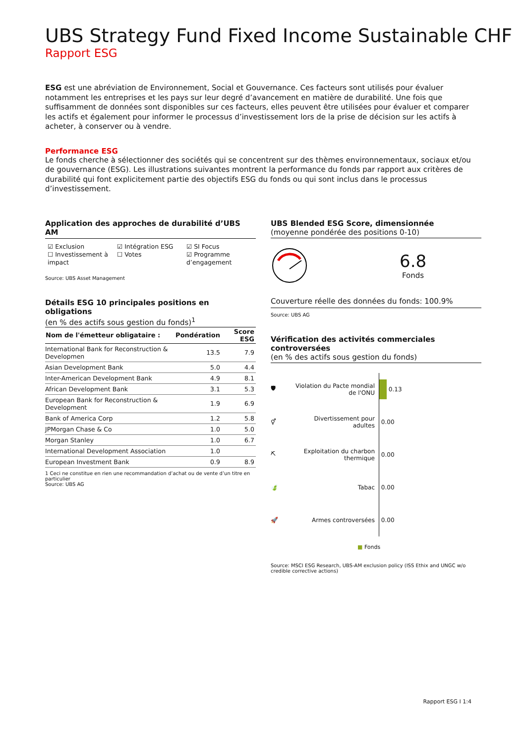UBS Strategy Fund Fixed Income Sustainable CHF
Rapport ESG
ESG est une abréviation de Environnement, Social et Gouvernance. Ces facteurs sont utilisés pour évaluer notamment les entreprises et les pays sur leur degré d’avancement en matière de durabilité. Une fois que suffisamment de données sont disponibles sur ces facteurs, elles peuvent être utilisées pour évaluer et comparer les actifs et également pour informer le processus d’investissement lors de la prise de décision sur les actifs à acheter, à conserver ou à vendre.
Performance ESG
Le fonds cherche à sélectionner des sociétés qui se concentrent sur des thèmes environnementaux, sociaux et/ou de gouvernance (ESG). Les illustrations suivantes montrent la performance du fonds par rapport aux critères de durabilité qui font explicitement partie des objectifs ESG du fonds ou qui sont inclus dans le processus d’investissement.
Application des approches de durabilité d’UBS AM
☑ Exclusion
☑ Intégration ESG
☑ SI Focus
☐ Investissement à impact
☐ Votes
☑ Programme d’engagement
Source: UBS Asset Management
Détails ESG 10 principales positions en obligations
(en % des actifs sous gestion du fonds)<sup>1</sup>
| Nom de l'émetteur obligataire : | Pondération | Score ESG |
| --- | --- | --- |
| International Bank for Reconstruction & Developmen | 13.5 | 7.9 |
| Asian Development Bank | 5.0 | 4.4 |
| Inter-American Development Bank | 4.9 | 8.1 |
| African Development Bank | 3.1 | 5.3 |
| European Bank for Reconstruction & Development | 1.9 | 6.9 |
| Bank of America Corp | 1.2 | 5.8 |
| JPMorgan Chase & Co | 1.0 | 5.0 |
| Morgan Stanley | 1.0 | 6.7 |
| International Development Association | 1.0 | |
| European Investment Bank | 0.9 | 8.9 |
1 Ceci ne constitue en rien une recommandation d’achat ou de vente d’un titre en particulier
Source: UBS AG
UBS Blended ESG Score, dimensionnée
(moyenne pondérée des positions 0-10)
6.8
Fonds
Couverture réelle des données du fonds: 100.9%
Source: UBS AG
Vérification des activités commerciales controversées
(en % des actifs sous gestion du fonds)
🛡
Violation du Pacte mondial de l'ONU
0.13
⚥
Divertissement pour adultes
0.00
⛏
Exploitation du charbon thermique
0.00
🍃
Tabac
0.00
🚀
Armes controversées
0.00
■ Fonds
Source: MSCI ESG Research, UBS-AM exclusion policy (ISS Ethix and UNGC w/o credible corrective actions)
Rapport ESG I 1:4